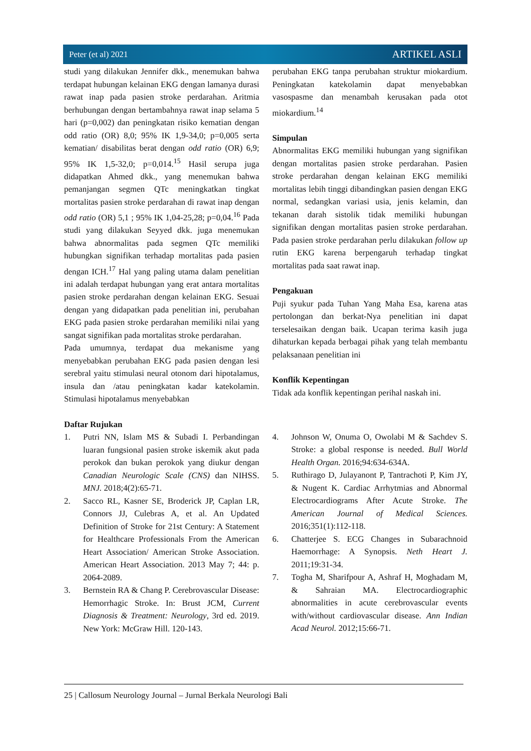Peter (et al) 2021 ARTIKEL ASLI
studi yang dilakukan Jennifer dkk., menemukan bahwa terdapat hubungan kelainan EKG dengan lamanya durasi rawat inap pada pasien stroke perdarahan. Aritmia berhubungan dengan bertambahnya rawat inap selama 5 hari (p=0,002) dan peningkatan risiko kematian dengan odd ratio (OR) 8,0; 95% IK 1,9-34,0; p=0,005 serta kematian/ disabilitas berat dengan odd ratio (OR) 6,9; 95% IK 1,5-32,0; p=0,014.<sup>15</sup> Hasil serupa juga didapatkan Ahmed dkk., yang menemukan bahwa pemanjangan segmen QTc meningkatkan tingkat mortalitas pasien stroke perdarahan di rawat inap dengan odd ratio (OR) 5,1 ; 95% IK 1,04-25,28; p=0,04.<sup>16</sup> Pada studi yang dilakukan Seyyed dkk. juga menemukan bahwa abnormalitas pada segmen QTc memiliki hubungkan signifikan terhadap mortalitas pada pasien dengan ICH.<sup>17</sup> Hal yang paling utama dalam penelitian ini adalah terdapat hubungan yang erat antara mortalitas pasien stroke perdarahan dengan kelainan EKG. Sesuai dengan yang didapatkan pada penelitian ini, perubahan EKG pada pasien stroke perdarahan memiliki nilai yang sangat signifikan pada mortalitas stroke perdarahan.
Pada umumnya, terdapat dua mekanisme yang menyebabkan perubahan EKG pada pasien dengan lesi serebral yaitu stimulasi neural otonom dari hipotalamus, insula dan /atau peningkatan kadar katekolamin. Stimulasi hipotalamus menyebabkan
perubahan EKG tanpa perubahan struktur miokardium. Peningkatan katekolamin dapat menyebabkan vasospasme dan menambah kerusakan pada otot miokardium.<sup>14</sup>
Simpulan
Abnormalitas EKG memiliki hubungan yang signifikan dengan mortalitas pasien stroke perdarahan. Pasien stroke perdarahan dengan kelainan EKG memiliki mortalitas lebih tinggi dibandingkan pasien dengan EKG normal, sedangkan variasi usia, jenis kelamin, dan tekanan darah sistolik tidak memiliki hubungan signifikan dengan mortalitas pasien stroke perdarahan. Pada pasien stroke perdarahan perlu dilakukan follow up rutin EKG karena berpengaruh terhadap tingkat mortalitas pada saat rawat inap.
Pengakuan
Puji syukur pada Tuhan Yang Maha Esa, karena atas pertolongan dan berkat-Nya penelitian ini dapat terselesaikan dengan baik. Ucapan terima kasih juga dihaturkan kepada berbagai pihak yang telah membantu pelaksanaan penelitian ini
Konflik Kepentingan
Tidak ada konflik kepentingan perihal naskah ini.
Daftar Rujukan
1. Putri NN, Islam MS & Subadi I. Perbandingan luaran fungsional pasien stroke iskemik akut pada perokok dan bukan perokok yang diukur dengan Canadian Neurologic Scale (CNS) dan NIHSS. MNJ. 2018;4(2):65-71.
2. Sacco RL, Kasner SE, Broderick JP, Caplan LR, Connors JJ, Culebras A, et al. An Updated Definition of Stroke for 21st Century: A Statement for Healthcare Professionals From the American Heart Association/ American Stroke Association. American Heart Association. 2013 May 7; 44: p. 2064-2089.
3. Bernstein RA & Chang P. Cerebrovascular Disease: Hemorrhagic Stroke. In: Brust JCM, Current Diagnosis & Treatment: Neurology, 3rd ed. 2019. New York: McGraw Hill. 120-143.
4. Johnson W, Onuma O, Owolabi M & Sachdev S. Stroke: a global response is needed. Bull World Health Organ. 2016;94:634-634A.
5. Ruthirago D, Julayanont P, Tantrachoti P, Kim JY, & Nugent K. Cardiac Arrhytmias and Abnormal Electrocardiograms After Acute Stroke. The American Journal of Medical Sciences. 2016;351(1):112-118.
6. Chatterjee S. ECG Changes in Subarachnoid Haemorrhage: A Synopsis. Neth Heart J. 2011;19:31-34.
7. Togha M, Sharifpour A, Ashraf H, Moghadam M, & Sahraian MA. Electrocardiographic abnormalities in acute cerebrovascular events with/without cardiovascular disease. Ann Indian Acad Neurol. 2012;15:66-71.
25 | Callosum Neurology Journal – Jurnal Berkala Neurologi Bali